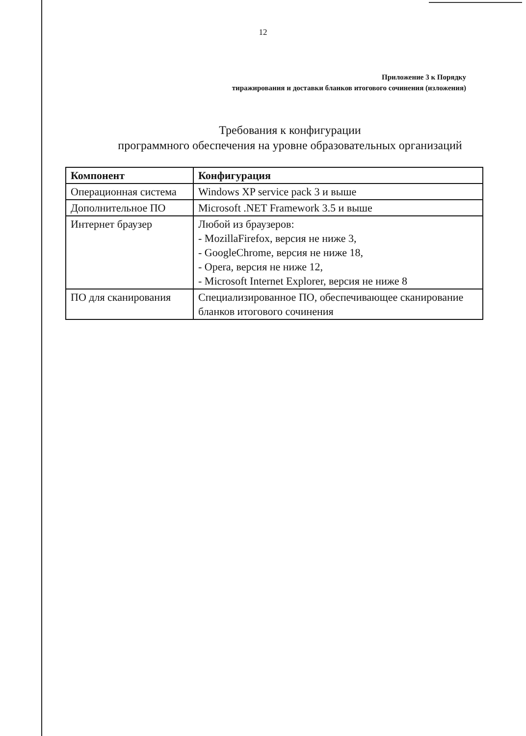12
Приложение 3 к Порядку
тиражирования и доставки бланков итогового сочинения (изложения)
Требования к конфигурации
программного обеспечения на уровне образовательных организаций
| Компонент | Конфигурация |
| --- | --- |
| Операционная система | Windows XP service pack 3 и выше |
| Дополнительное ПО | Microsoft .NET Framework 3.5 и выше |
| Интернет браузер | Любой из браузеров: - MozillaFirefox, версия не ниже 3, - GoogleChrome, версия не ниже 18, - Opera, версия не ниже 12, - Microsoft Internet Explorer, версия не ниже 8 |
| ПО для сканирования | Специализированное ПО, обеспечивающее сканирование бланков итогового сочинения |